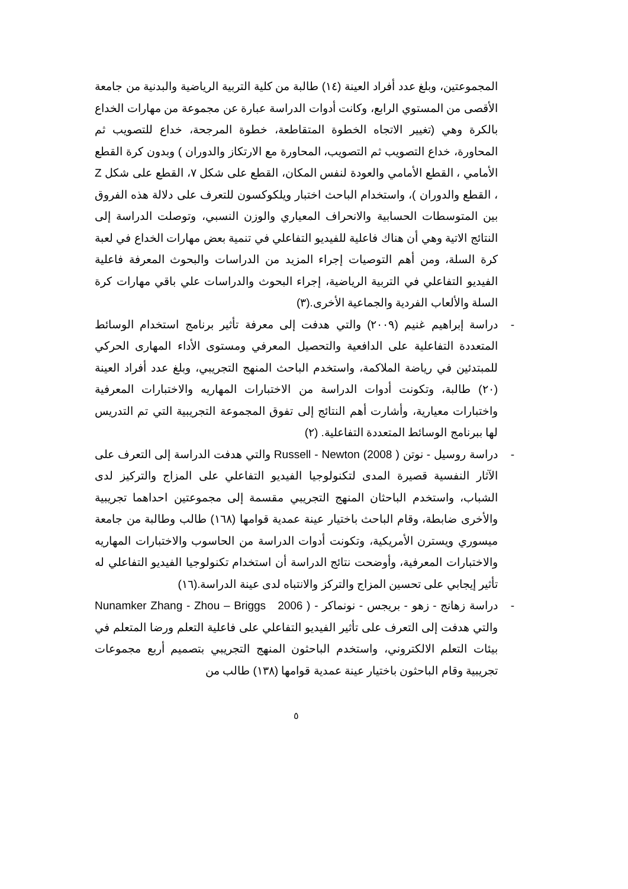المجموعتين، وبلغ عدد أفراد العينة (١٤) طالبة من كلية التربية الرياضية والبدنية من جامعة الأقصى من المستوي الرابع، وكانت أدوات الدراسة عبارة عن مجموعة من مهارات الخداع بالكرة وهي (تغيير الاتجاه الخطوة المتقاطعة، خطوة المرجحة، خداع للتصويب ثم المحاورة، خداع التصويب ثم التصويب، المحاورة مع الارتكاز والدوران ) وبدون كرة القطع الأمامي ، القطع الأمامي والعودة لنفس المكان، القطع على شكل ٧، القطع على شكل Z ، القطع والدوران )، واستخدام الباحث اختبار ويلكوكسون للتعرف على دلالة هذه الفروق بين المتوسطات الحسابية والانحراف المعياري والوزن النسبي، وتوصلت الدراسة إلى النتائج الاتية وهي أن هناك فاعلية للفيديو التفاعلي في تنمية بعض مهارات الخداع في لعبة كرة السلة، ومن أهم التوصيات إجراء المزيد من الدراسات والبحوث المعرفة فاعلية الفيديو التفاعلي في التربية الرياضية، إجراء البحوث والدراسات علي باقي مهارات كرة السلة والألعاب الفردية والجماعية الأخرى.(٣)
- دراسة إبراهيم غنيم (٢٠٠٩) والتي هدفت إلى معرفة تأثير برنامج استخدام الوسائط المتعددة التفاعلية على الدافعية والتحصيل المعرفي ومستوى الأداء المهارى الحركي للمبتدئين في رياضة الملاكمة، واستخدم الباحث المنهج التجريبي، وبلغ عدد أفراد العينة (٢٠) طالبة، وتكونت أدوات الدراسة من الاختبارات المهاريه والاختبارات المعرفية واختبارات معيارية، وأشارت أهم النتائج إلى تفوق المجموعة التجريبية التي تم التدريس لها ببرنامج الوسائط المتعددة التفاعلية. (٢)
- دراسة روسيل - نوتن Russell - Newton (2008 ) والتي هدفت الدراسة إلى التعرف على الآثار النفسية قصيرة المدى لتكنولوجيا الفيديو التفاعلي على المزاج والتركيز لدى الشباب، واستخدم الباحثان المنهج التجريبي مقسمة إلى مجموعتين احداهما تجريبية والأخرى ضابطة، وقام الباحث باختيار عينة عمدية قوامها (١٦٨) طالب وطالبة من جامعة ميسوري ويسترن الأمريكية، وتكونت أدوات الدراسة من الحاسوب والاختبارات المهاريه والاختبارات المعرفية، وأوضحت نتائج الدراسة أن استخدام تكنولوجيا الفيديو التفاعلي له تأثير إيجابي على تحسين المزاج والتركز والانتباه لدى عينة الدراسة.(١٦)
- دراسة زهانج - زهو - بريجس - نونماكر - Zhang - Zhou – Briggs 2006 ) Nunamker والتي هدفت إلى التعرف على تأثير الفيديو التفاعلي على فاعلية التعلم ورضا المتعلم في بيئات التعلم الالكتروني، واستخدم الباحثون المنهج التجريبي بتصميم أربع مجموعات تجريبية وقام الباحثون باختيار عينة عمدية قوامها (١٣٨) طالب من
٥